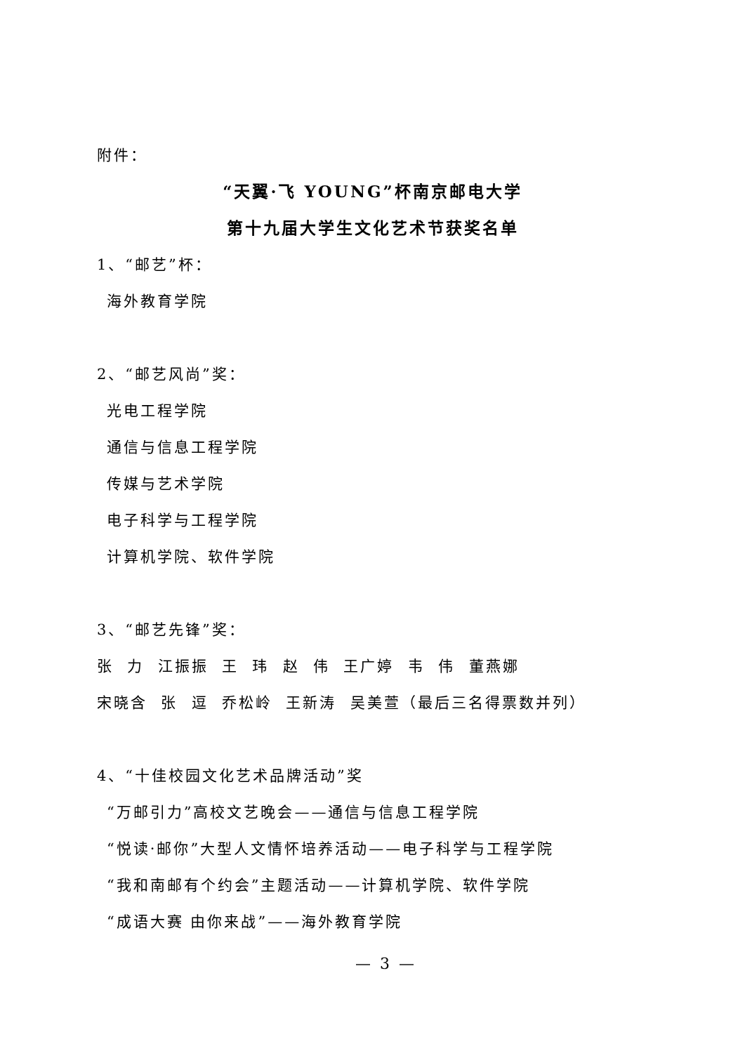附件：
“天翼·飞 YOUNG”杯南京邮电大学
第十九届大学生文化艺术节获奖名单
1、“邮艺”杯：
海外教育学院
2、“邮艺风尚”奖：
光电工程学院
通信与信息工程学院
传媒与艺术学院
电子科学与工程学院
计算机学院、软件学院
3、“邮艺先锋”奖：
张 力 江振振 王 玮 赵 伟 王广婷 韦 伟 董燕娜
宋晓含 张 逗 乔松岭 王新涛 吴美萱（最后三名得票数并列）
4、“十佳校园文化艺术品牌活动”奖
“万邮引力”高校文艺晚会——通信与信息工程学院
“悦读·邮你”大型人文情怀培养活动——电子科学与工程学院
“我和南邮有个约会”主题活动——计算机学院、软件学院
“成语大赛 由你来战”——海外教育学院
— 3 —